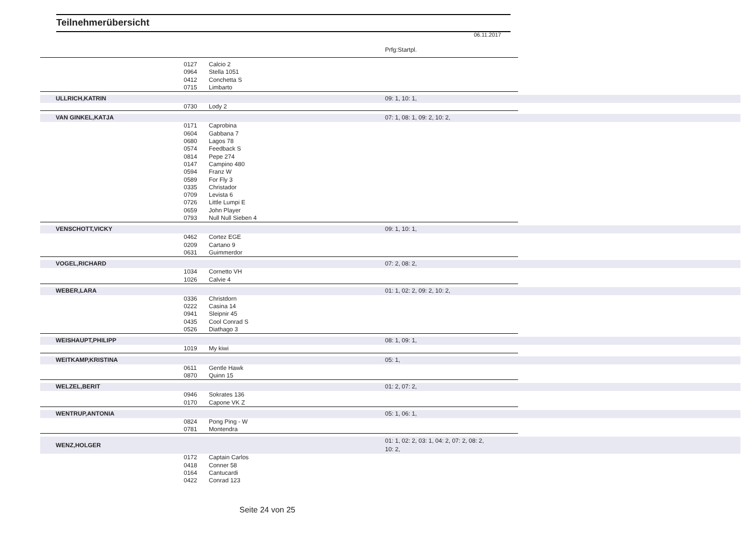Teilnehmerübersicht
06.11.2017
Prfg:Startpl.
| | 0127 | Calcio 2 | | |
| | 0964 | Stella 1051 | | |
| | 0412 | Conchetta S | | |
| | 0715 | Limbarto | | |
| ULLRICH,KATRIN | | | 09: 1, 10: 1, | |
| | 0730 | Lody 2 | | |
| VAN GINKEL,KATJA | | | 07: 1, 08: 1, 09: 2, 10: 2, | |
| | 0171 | Caprobina | | |
| | 0604 | Gabbana 7 | | |
| | 0680 | Lagos 78 | | |
| | 0574 | Feedback S | | |
| | 0814 | Pepe 274 | | |
| | 0147 | Campino 480 | | |
| | 0594 | Franz W | | |
| | 0589 | For Fly 3 | | |
| | 0335 | Christador | | |
| | 0709 | Levista 6 | | |
| | 0726 | Little Lumpi E | | |
| | 0659 | John Player | | |
| | 0793 | Null Null Sieben 4 | | |
| VENSCHOTT,VICKY | | | 09: 1, 10: 1, | |
| | 0462 | Cortez EGE | | |
| | 0209 | Cartano 9 | | |
| | 0631 | Guimmerdor | | |
| VOGEL,RICHARD | | | 07: 2, 08: 2, | |
| | 1034 | Cornetto VH | | |
| | 1026 | Calvie 4 | | |
| WEBER,LARA | | | 01: 1, 02: 2, 09: 2, 10: 2, | |
| | 0336 | Christdorn | | |
| | 0222 | Casina 14 | | |
| | 0941 | Sleipnir 45 | | |
| | 0435 | Cool Conrad S | | |
| | 0526 | Diathago 3 | | |
| WEISHAUPT,PHILIPP | | | 08: 1, 09: 1, | |
| | 1019 | My kiwi | | |
| WEITKAMP,KRISTINA | | | 05: 1, | |
| | 0611 | Gentle Hawk | | |
| | 0870 | Quinn 15 | | |
| WELZEL,BERIT | | | 01: 2, 07: 2, | |
| | 0946 | Sokrates 136 | | |
| | 0170 | Capone VK Z | | |
| WENTRUP,ANTONIA | | | 05: 1, 06: 1, | |
| | 0824 | Pong Ping - W | | |
| | 0781 | Montendra | | |
| WENZ,HOLGER | | | 01: 1, 02: 2, 03: 1, 04: 2, 07: 2, 08: 2, 10: 2, | |
| | 0172 | Captain Carlos | | |
| | 0418 | Conner 58 | | |
| | 0164 | Cantucardi | | |
| | 0422 | Conrad 123 | | |
Seite 24 von 25